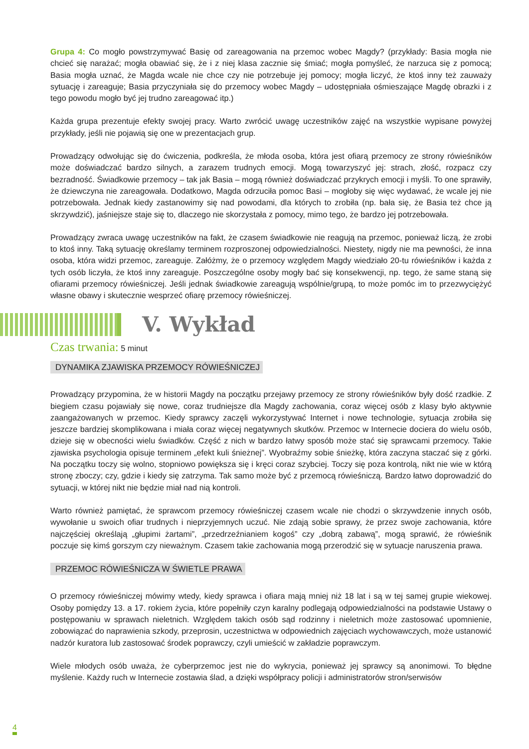Grupa 4: Co mogło powstrzymywać Basię od zareagowania na przemoc wobec Magdy? (przykłady: Basia mogła nie chcieć się narażać; mogła obawiać się, że i z niej klasa zacznie się śmiać; mogła pomyśleć, że narzuca się z pomocą; Basia mogła uznać, że Magda wcale nie chce czy nie potrzebuje jej pomocy; mogła liczyć, że ktoś inny też zauważy sytuację i zareaguje; Basia przyczyniała się do przemocy wobec Magdy – udostępniała ośmieszające Magdę obrazki i z tego powodu mogło być jej trudno zareagować itp.)
Każda grupa prezentuje efekty swojej pracy. Warto zwrócić uwagę uczestników zajęć na wszystkie wypisane powyżej przykłady, jeśli nie pojawią się one w prezentacjach grup.
Prowadzący odwołując się do ćwiczenia, podkreśla, że młoda osoba, która jest ofiarą przemocy ze strony rówieśników może doświadczać bardzo silnych, a zarazem trudnych emocji. Mogą towarzyszyć jej: strach, złość, rozpacz czy bezradność. Świadkowie przemocy – tak jak Basia – mogą również doświadczać przykrych emocji i myśli. To one sprawiły, że dziewczyna nie zareagowała. Dodatkowo, Magda odrzuciła pomoc Basi – mogłoby się więc wydawać, że wcale jej nie potrzebowała. Jednak kiedy zastanowimy się nad powodami, dla których to zrobiła (np. bała się, że Basia też chce ją skrzywdzić), jaśniejsze staje się to, dlaczego nie skorzystała z pomocy, mimo tego, że bardzo jej potrzebowała.
Prowadzący zwraca uwagę uczestników na fakt, że czasem świadkowie nie reagują na przemoc, ponieważ liczą, że zrobi to ktoś inny. Taką sytuację określamy terminem rozproszonej odpowiedzialności. Niestety, nigdy nie ma pewności, że inna osoba, która widzi przemoc, zareaguje. Załóżmy, że o przemocy względem Magdy wiedziało 20-tu rówieśników i każda z tych osób liczyła, że ktoś inny zareaguje. Poszczególne osoby mogły bać się konsekwencji, np. tego, że same staną się ofiarami przemocy rówieśniczej. Jeśli jednak świadkowie zareagują wspólnie/grupą, to może pomóc im to przezwyciężyć własne obawy i skutecznie wesprzeć ofiarę przemocy rówieśniczej.
V. Wykład
Czas trwania: 5 minut
DYNAMIKA ZJAWISKA PRZEMOCY RÓWIEŚNICZEJ
Prowadzący przypomina, że w historii Magdy na początku przejawy przemocy ze strony rówieśników były dość rzadkie. Z biegiem czasu pojawiały się nowe, coraz trudniejsze dla Magdy zachowania, coraz więcej osób z klasy było aktywnie zaangażowanych w przemoc. Kiedy sprawcy zaczęli wykorzystywać Internet i nowe technologie, sytuacja zrobiła się jeszcze bardziej skomplikowana i miała coraz więcej negatywnych skutków. Przemoc w Internecie dociera do wielu osób, dzieje się w obecności wielu świadków. Część z nich w bardzo łatwy sposób może stać się sprawcami przemocy. Takie zjawiska psychologia opisuje terminem „efekt kuli śnieżnej”. Wyobraźmy sobie śnieżkę, która zaczyna staczać się z górki. Na początku toczy się wolno, stopniowo powiększa się i kręci coraz szybciej. Toczy się poza kontrolą, nikt nie wie w którą stronę zboczy; czy, gdzie i kiedy się zatrzyma. Tak samo może być z przemocą rówieśniczą. Bardzo łatwo doprowadzić do sytuacji, w której nikt nie będzie miał nad nią kontroli.
Warto również pamiętać, że sprawcom przemocy rówieśniczej czasem wcale nie chodzi o skrzywdzenie innych osób, wywołanie u swoich ofiar trudnych i nieprzyjemnych uczuć. Nie zdają sobie sprawy, że przez swoje zachowania, które najczęściej określają „głupimi żartami”, „przedrzeźnianiem kogoś” czy „dobrą zabawą”, mogą sprawić, że rówieśnik poczuje się kimś gorszym czy nieważnym. Czasem takie zachowania mogą przerodzić się w sytuacje naruszenia prawa.
PRZEMOC RÓWIEŚNICZA W ŚWIETLE PRAWA
O przemocy rówieśniczej mówimy wtedy, kiedy sprawca i ofiara mają mniej niż 18 lat i są w tej samej grupie wiekowej. Osoby pomiędzy 13. a 17. rokiem życia, które popełniły czyn karalny podlegają odpowiedzialności na podstawie Ustawy o postępowaniu w sprawach nieletnich. Względem takich osób sąd rodzinny i nieletnich może zastosować upomnienie, zobowiązać do naprawienia szkody, przeprosin, uczestnictwa w odpowiednich zajęciach wychowawczych, może ustanowić nadzór kuratora lub zastosować środek poprawczy, czyli umieścić w zakładzie poprawczym.
Wiele młodych osób uważa, że cyberprzemoc jest nie do wykrycia, ponieważ jej sprawcy są anonimowi. To błędne myślenie. Każdy ruch w Internecie zostawia ślad, a dzięki współpracy policji i administratorów stron/serwisów
4